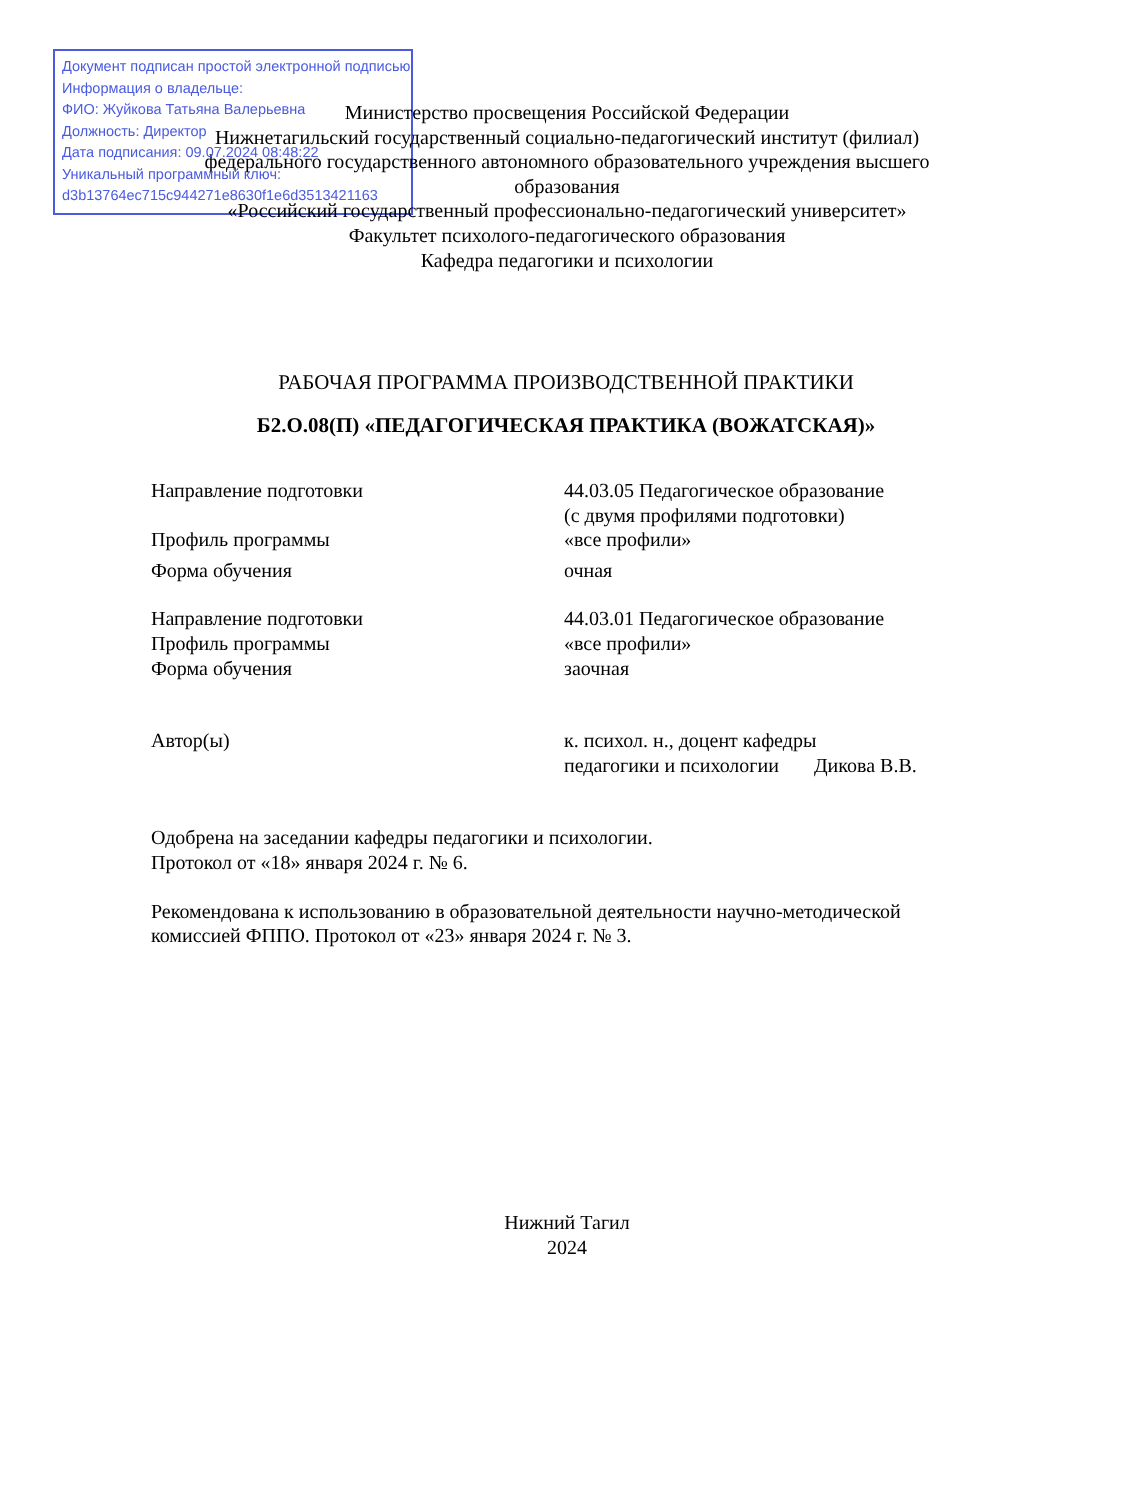Документ подписан простой электронной подписью
Информация о владельце:
ФИО: Жуйкова Татьяна Валерьевна
Должность: Директор
Дата подписания: 09.07.2024 08:48:22
Уникальный программный ключ:
d3b13764ec715c944271e8630f1e6d3513421163
Министерство просвещения Российской Федерации
Нижнетагильский государственный социально-педагогический институт (филиал)
федерального государственного автономного образовательного учреждения высшего образования
«Российский государственный профессионально-педагогический университет»
Факультет психолого-педагогического образования
Кафедра педагогики и психологии
РАБОЧАЯ ПРОГРАММА ПРОИЗВОДСТВЕННОЙ ПРАКТИКИ
Б2.О.08(П) «ПЕДАГОГИЧЕСКАЯ ПРАКТИКА (ВОЖАТСКАЯ)»
| Направление подготовки | 44.03.05 Педагогическое образование (с двумя профилями подготовки) |
| Профиль программы | «все профили» |
| Форма обучения | очная |
| Направление подготовки | 44.03.01 Педагогическое образование |
| Профиль программы | «все профили» |
| Форма обучения | заочная |
| Автор(ы) | к. психол. н., доцент кафедры педагогики и психологии Дикова В.В. |
Одобрена на заседании кафедры педагогики и психологии.
Протокол от «18» января 2024 г. № 6.
Рекомендована к использованию в образовательной деятельности научно-методической комиссией ФППО. Протокол от «23» января 2024 г. № 3.
Нижний Тагил
2024